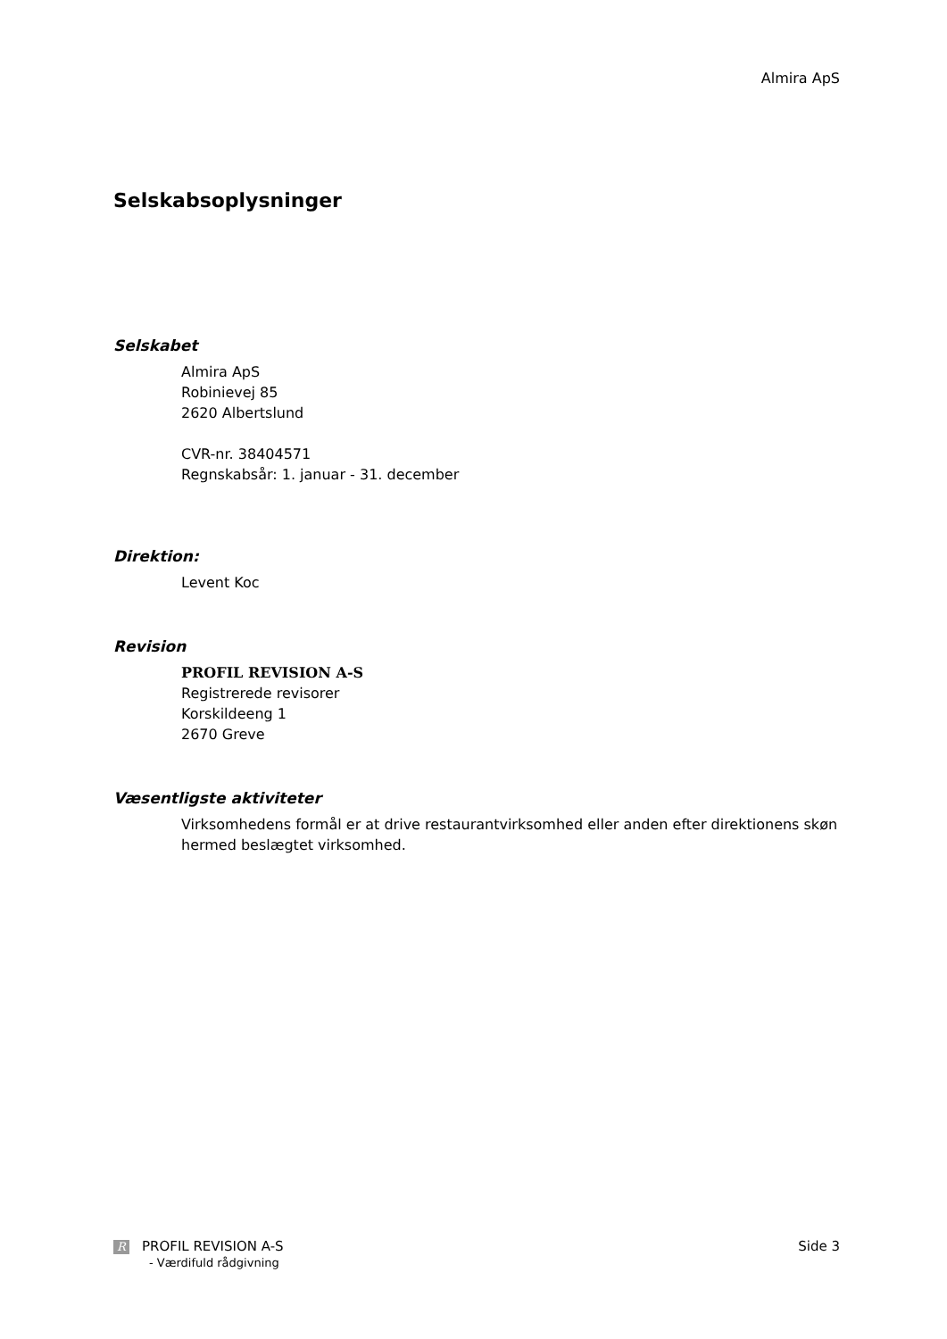Almira ApS
Selskabsoplysninger
Selskabet
Almira ApS
Robinievej 85
2620 Albertslund
CVR-nr. 38404571
Regnskabsår: 1. januar - 31. december
Direktion:
Levent Koc
Revision
PROFIL REVISION A-S
Registrerede revisorer
Korskildeeng 1
2670 Greve
Væsentligste aktiviteter
Virksomhedens formål er at drive restaurantvirksomhed eller anden efter direktionens skøn hermed beslægtet virksomhed.
R PROFIL REVISION A-S
- Værdifuld rådgivning
Side 3